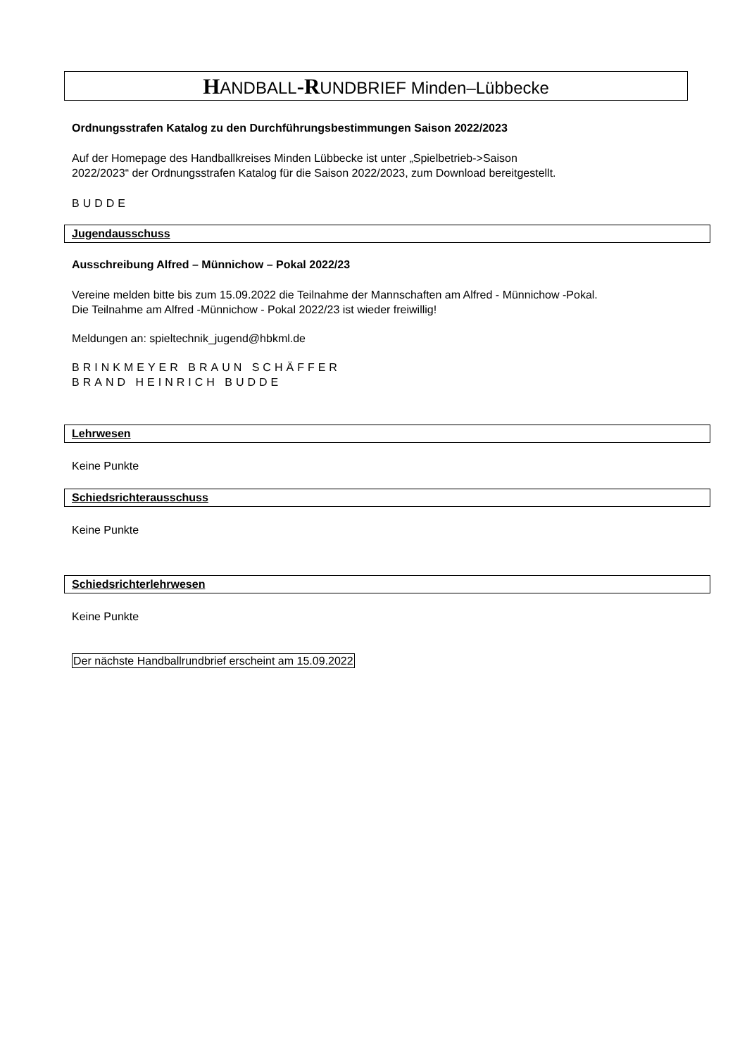HANDBALL-RUNDBRIEF Minden–Lübbecke
Ordnungsstrafen Katalog zu den Durchführungsbestimmungen Saison 2022/2023
Auf der Homepage des Handballkreises Minden Lübbecke ist unter „Spielbetrieb->Saison
2022/2023“ der Ordnungsstrafen Katalog für die Saison 2022/2023, zum Download bereitgestellt.
BUDDE
Jugendausschuss
Ausschreibung Alfred – Münnichow – Pokal 2022/23
Vereine melden bitte bis zum 15.09.2022 die Teilnahme der Mannschaften am Alfred - Münnichow -Pokal.
Die Teilnahme am Alfred -Münnichow - Pokal 2022/23 ist wieder freiwillig!
Meldungen an: spieltechnik_jugend@hbkml.de
BRINKMEYER BRAUN SCHÄFFER
BRAND HEINRICH BUDDE
Lehrwesen
Keine Punkte
Schiedsrichterausschuss
Keine Punkte
Schiedsrichterlehrwesen
Keine Punkte
Der nächste Handballrundbrief erscheint am 15.09.2022